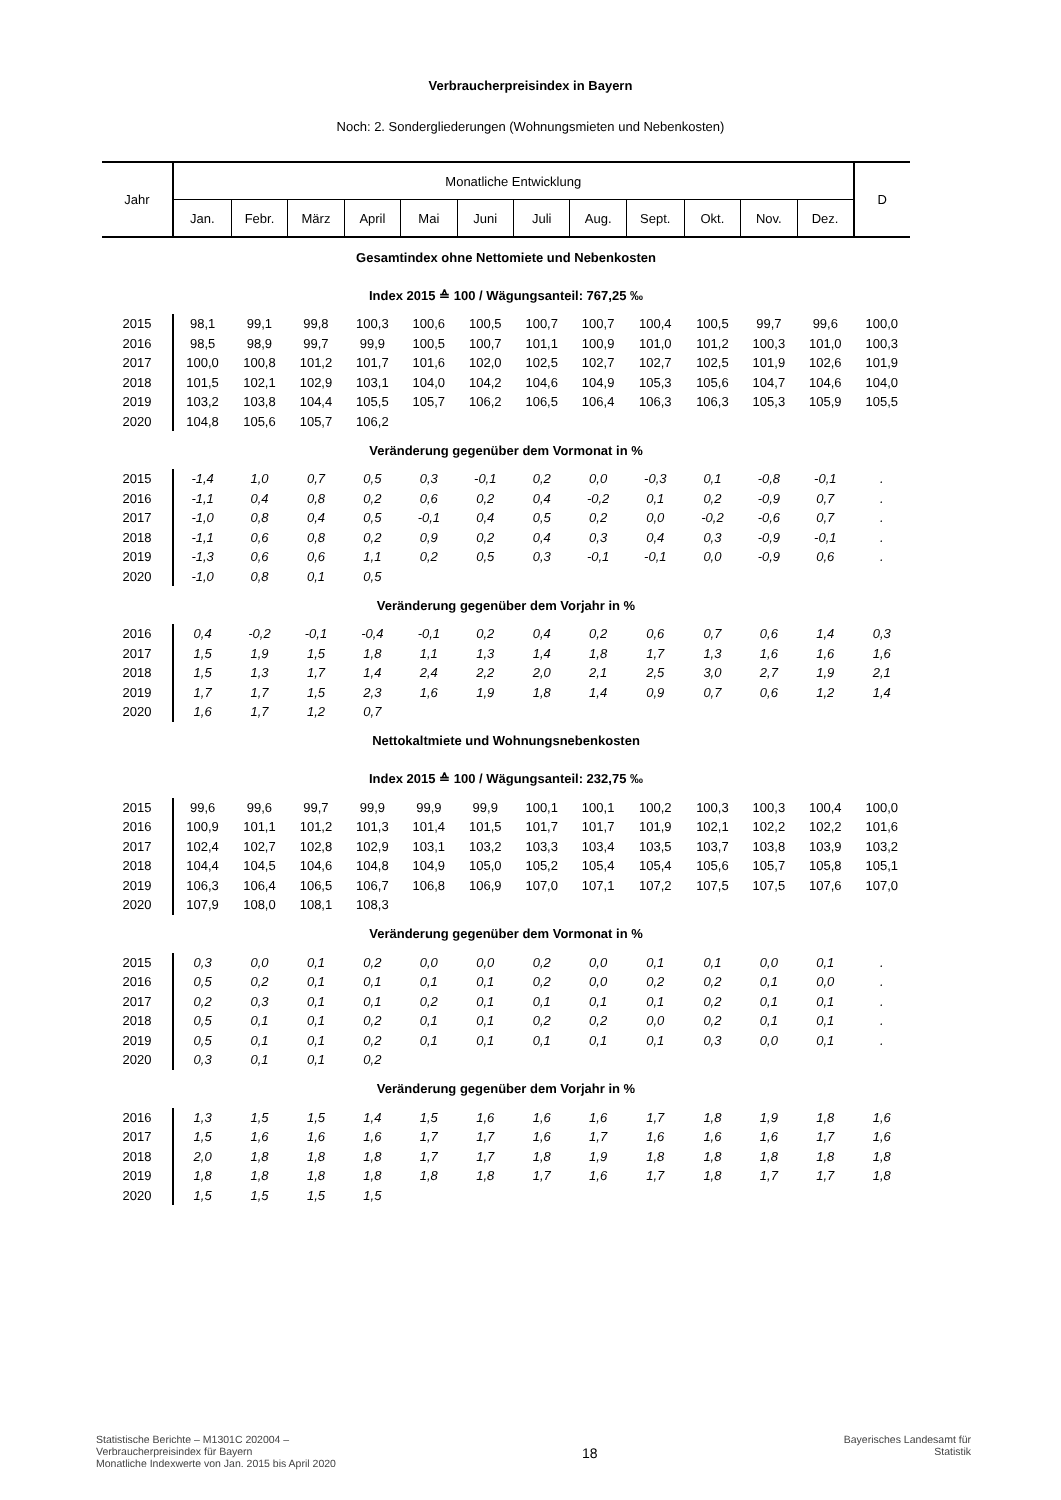Verbraucherpreisindex in Bayern
Noch: 2. Sondergliederungen (Wohnungsmieten und Nebenkosten)
| Jahr | Monatliche Entwicklung | | | | | | | | | | | | D |
| --- | --- | --- | --- | --- | --- | --- | --- | --- | --- | --- | --- | --- | --- |
| | Jan. | Febr. | März | April | Mai | Juni | Juli | Aug. | Sept. | Okt. | Nov. | Dez. | |
| Gesamtindex ohne Nettomiete und Nebenkosten | | | | | | | | | | | | | |
| Index 2015 ≙ 100 / Wägungsanteil: 767,25 ‰ | | | | | | | | | | | | | |
| 2015 | 98,1 | 99,1 | 99,8 | 100,3 | 100,6 | 100,5 | 100,7 | 100,7 | 100,4 | 100,5 | 99,7 | 99,6 | 100,0 |
| 2016 | 98,5 | 98,9 | 99,7 | 99,9 | 100,5 | 100,7 | 101,1 | 100,9 | 101,0 | 101,2 | 100,3 | 101,0 | 100,3 |
| 2017 | 100,0 | 100,8 | 101,2 | 101,7 | 101,6 | 102,0 | 102,5 | 102,7 | 102,7 | 102,5 | 101,9 | 102,6 | 101,9 |
| 2018 | 101,5 | 102,1 | 102,9 | 103,1 | 104,0 | 104,2 | 104,6 | 104,9 | 105,3 | 105,6 | 104,7 | 104,6 | 104,0 |
| 2019 | 103,2 | 103,8 | 104,4 | 105,5 | 105,7 | 106,2 | 106,5 | 106,4 | 106,3 | 106,3 | 105,3 | 105,9 | 105,5 |
| 2020 | 104,8 | 105,6 | 105,7 | 106,2 | | | | | | | | | |
| Veränderung gegenüber dem Vormonat in % | | | | | | | | | | | | | |
| 2015 | -1,4 | 1,0 | 0,7 | 0,5 | 0,3 | -0,1 | 0,2 | 0,0 | -0,3 | 0,1 | -0,8 | -0,1 | . |
| 2016 | -1,1 | 0,4 | 0,8 | 0,2 | 0,6 | 0,2 | 0,4 | -0,2 | 0,1 | 0,2 | -0,9 | 0,7 | . |
| 2017 | -1,0 | 0,8 | 0,4 | 0,5 | -0,1 | 0,4 | 0,5 | 0,2 | 0,0 | -0,2 | -0,6 | 0,7 | . |
| 2018 | -1,1 | 0,6 | 0,8 | 0,2 | 0,9 | 0,2 | 0,4 | 0,3 | 0,4 | 0,3 | -0,9 | -0,1 | . |
| 2019 | -1,3 | 0,6 | 0,6 | 1,1 | 0,2 | 0,5 | 0,3 | -0,1 | -0,1 | 0,0 | -0,9 | 0,6 | . |
| 2020 | -1,0 | 0,8 | 0,1 | 0,5 | | | | | | | | | |
| Veränderung gegenüber dem Vorjahr in % | | | | | | | | | | | | | |
| 2016 | 0,4 | -0,2 | -0,1 | -0,4 | -0,1 | 0,2 | 0,4 | 0,2 | 0,6 | 0,7 | 0,6 | 1,4 | 0,3 |
| 2017 | 1,5 | 1,9 | 1,5 | 1,8 | 1,1 | 1,3 | 1,4 | 1,8 | 1,7 | 1,3 | 1,6 | 1,6 | 1,6 |
| 2018 | 1,5 | 1,3 | 1,7 | 1,4 | 2,4 | 2,2 | 2,0 | 2,1 | 2,5 | 3,0 | 2,7 | 1,9 | 2,1 |
| 2019 | 1,7 | 1,7 | 1,5 | 2,3 | 1,6 | 1,9 | 1,8 | 1,4 | 0,9 | 0,7 | 0,6 | 1,2 | 1,4 |
| 2020 | 1,6 | 1,7 | 1,2 | 0,7 | | | | | | | | | |
| Nettokaltmiete und Wohnungsnebenkosten | | | | | | | | | | | | | |
| Index 2015 ≙ 100 / Wägungsanteil: 232,75 ‰ | | | | | | | | | | | | | |
| 2015 | 99,6 | 99,6 | 99,7 | 99,9 | 99,9 | 99,9 | 100,1 | 100,1 | 100,2 | 100,3 | 100,3 | 100,4 | 100,0 |
| 2016 | 100,9 | 101,1 | 101,2 | 101,3 | 101,4 | 101,5 | 101,7 | 101,7 | 101,9 | 102,1 | 102,2 | 102,2 | 101,6 |
| 2017 | 102,4 | 102,7 | 102,8 | 102,9 | 103,1 | 103,2 | 103,3 | 103,4 | 103,5 | 103,7 | 103,8 | 103,9 | 103,2 |
| 2018 | 104,4 | 104,5 | 104,6 | 104,8 | 104,9 | 105,0 | 105,2 | 105,4 | 105,4 | 105,6 | 105,7 | 105,8 | 105,1 |
| 2019 | 106,3 | 106,4 | 106,5 | 106,7 | 106,8 | 106,9 | 107,0 | 107,1 | 107,2 | 107,5 | 107,5 | 107,6 | 107,0 |
| 2020 | 107,9 | 108,0 | 108,1 | 108,3 | | | | | | | | | |
| Veränderung gegenüber dem Vormonat in % | | | | | | | | | | | | | |
| 2015 | 0,3 | 0,0 | 0,1 | 0,2 | 0,0 | 0,0 | 0,2 | 0,0 | 0,1 | 0,1 | 0,0 | 0,1 | . |
| 2016 | 0,5 | 0,2 | 0,1 | 0,1 | 0,1 | 0,1 | 0,2 | 0,0 | 0,2 | 0,2 | 0,1 | 0,0 | . |
| 2017 | 0,2 | 0,3 | 0,1 | 0,1 | 0,2 | 0,1 | 0,1 | 0,1 | 0,1 | 0,2 | 0,1 | 0,1 | . |
| 2018 | 0,5 | 0,1 | 0,1 | 0,2 | 0,1 | 0,1 | 0,2 | 0,2 | 0,0 | 0,2 | 0,1 | 0,1 | . |
| 2019 | 0,5 | 0,1 | 0,1 | 0,2 | 0,1 | 0,1 | 0,1 | 0,1 | 0,1 | 0,3 | 0,0 | 0,1 | . |
| 2020 | 0,3 | 0,1 | 0,1 | 0,2 | | | | | | | | | |
| Veränderung gegenüber dem Vorjahr in % | | | | | | | | | | | | | |
| 2016 | 1,3 | 1,5 | 1,5 | 1,4 | 1,5 | 1,6 | 1,6 | 1,6 | 1,7 | 1,8 | 1,9 | 1,8 | 1,6 |
| 2017 | 1,5 | 1,6 | 1,6 | 1,6 | 1,7 | 1,7 | 1,6 | 1,7 | 1,6 | 1,6 | 1,6 | 1,7 | 1,6 |
| 2018 | 2,0 | 1,8 | 1,8 | 1,8 | 1,7 | 1,7 | 1,8 | 1,9 | 1,8 | 1,8 | 1,8 | 1,8 | 1,8 |
| 2019 | 1,8 | 1,8 | 1,8 | 1,8 | 1,8 | 1,8 | 1,7 | 1,6 | 1,7 | 1,8 | 1,7 | 1,7 | 1,8 |
| 2020 | 1,5 | 1,5 | 1,5 | 1,5 | | | | | | | | | |
Statistische Berichte – M1301C 202004 –
Verbraucherpreisindex für Bayern
Monatliche Indexwerte von Jan. 2015 bis April 2020
18
Bayerisches Landesamt für
Statistik